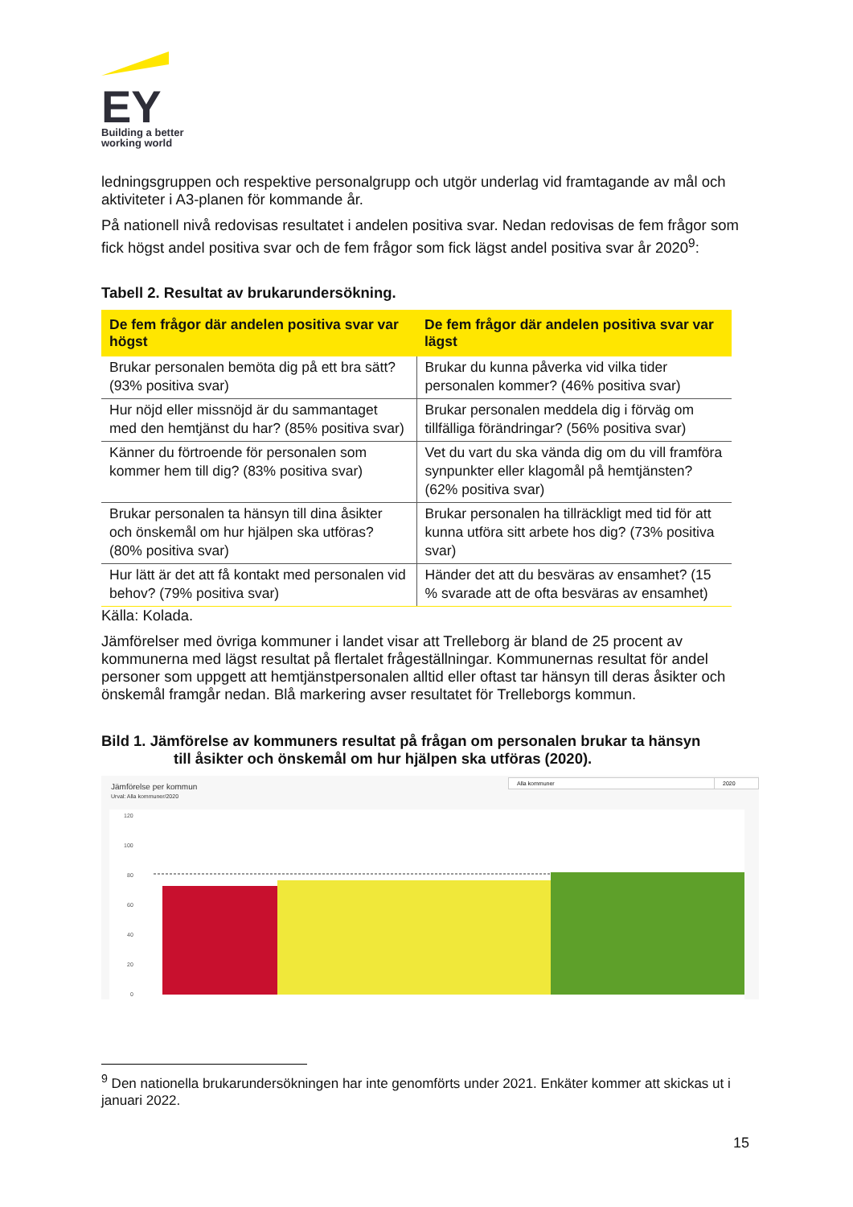EY
Building a better
working world
ledningsgruppen och respektive personalgrupp och utgör underlag vid framtagande av mål och aktiviteter i A3-planen för kommande år.
På nationell nivå redovisas resultatet i andelen positiva svar. Nedan redovisas de fem frågor som fick högst andel positiva svar och de fem frågor som fick lägst andel positiva svar år 2020<sup>9</sup>:
Tabell 2. Resultat av brukarundersökning.
| De fem frågor där andelen positiva svar var högst | De fem frågor där andelen positiva svar var lägst |
| --- | --- |
| Brukar personalen bemöta dig på ett bra sätt? (93% positiva svar) | Brukar du kunna påverka vid vilka tider personalen kommer? (46% positiva svar) |
| Hur nöjd eller missnöjd är du sammantaget med den hemtjänst du har? (85% positiva svar) | Brukar personalen meddela dig i förväg om tillfälliga förändringar? (56% positiva svar) |
| Känner du förtroende för personalen som kommer hem till dig? (83% positiva svar) | Vet du vart du ska vända dig om du vill framföra synpunkter eller klagomål på hemtjänsten? (62% positiva svar) |
| Brukar personalen ta hänsyn till dina åsikter och önskemål om hur hjälpen ska utföras? (80% positiva svar) | Brukar personalen ha tillräckligt med tid för att kunna utföra sitt arbete hos dig? (73% positiva svar) |
| Hur lätt är det att få kontakt med personalen vid behov? (79% positiva svar) | Händer det att du besväras av ensamhet? (15 % svarade att de ofta besväras av ensamhet) |
Källa: Kolada.
Jämförelser med övriga kommuner i landet visar att Trelleborg är bland de 25 procent av kommunerna med lägst resultat på flertalet frågeställningar. Kommunernas resultat för andel personer som uppgett att hemtjänstpersonalen alltid eller oftast tar hänsyn till deras åsikter och önskemål framgår nedan. Blå markering avser resultatet för Trelleborgs kommun.
Bild 1. Jämförelse av kommuners resultat på frågan om personalen brukar ta hänsyn
till åsikter och önskemål om hur hjälpen ska utföras (2020).
Jämförelse per kommun
Urval: Alla kommuner/2020
Alla kommuner 2020
120
100
80
60
40
20
0
<sup>9</sup> Den nationella brukarundersökningen har inte genomförts under 2021. Enkäter kommer att skickas ut i januari 2022.
15